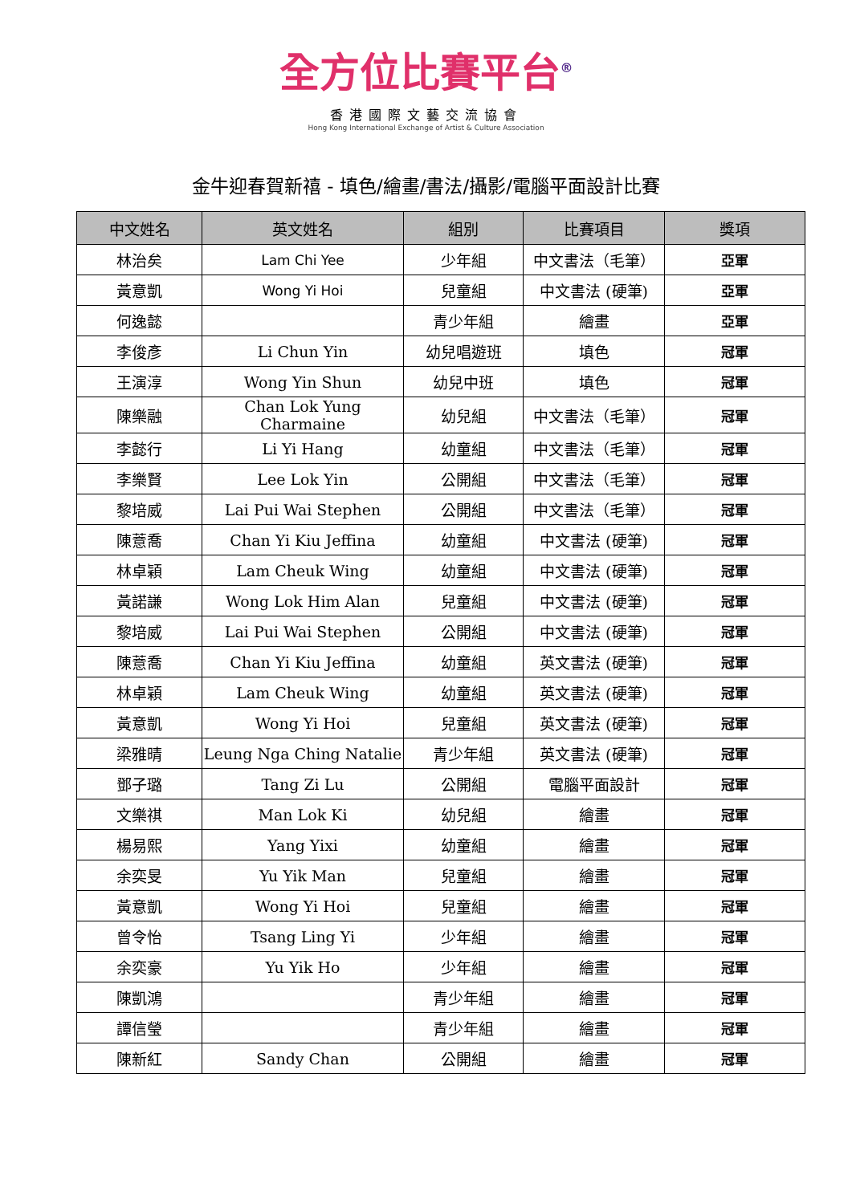全方位比賽平台<sup>®</sup>
香港國際文藝交流協會
Hong Kong International Exchange of Artist & Culture Association
金牛迎春賀新禧 - 填色/繪畫/書法/攝影/電腦平面設計比賽
| 中文姓名 | 英文姓名 | 組別 | 比賽項目 | 獎項 |
| --- | --- | --- | --- | --- |
| 林治矣 | Lam Chi Yee | 少年組 | 中文書法（毛筆） | 亞軍 |
| 黃意凱 | Wong Yi Hoi | 兒童組 | 中文書法 (硬筆) | 亞軍 |
| 何逸懿 | | 青少年組 | 繪畫 | 亞軍 |
| 李俊彥 | Li Chun Yin | 幼兒唱遊班 | 填色 | 冠軍 |
| 王演淳 | Wong Yin Shun | 幼兒中班 | 填色 | 冠軍 |
| 陳樂融 | Chan Lok Yung Charmaine | 幼兒組 | 中文書法（毛筆） | 冠軍 |
| 李懿行 | Li Yi Hang | 幼童組 | 中文書法（毛筆） | 冠軍 |
| 李樂賢 | Lee Lok Yin | 公開組 | 中文書法（毛筆） | 冠軍 |
| 黎培威 | Lai Pui Wai Stephen | 公開組 | 中文書法（毛筆） | 冠軍 |
| 陳薏喬 | Chan Yi Kiu Jeffina | 幼童組 | 中文書法 (硬筆) | 冠軍 |
| 林卓穎 | Lam Cheuk Wing | 幼童組 | 中文書法 (硬筆) | 冠軍 |
| 黃諾謙 | Wong Lok Him Alan | 兒童組 | 中文書法 (硬筆) | 冠軍 |
| 黎培威 | Lai Pui Wai Stephen | 公開組 | 中文書法 (硬筆) | 冠軍 |
| 陳薏喬 | Chan Yi Kiu Jeffina | 幼童組 | 英文書法 (硬筆) | 冠軍 |
| 林卓穎 | Lam Cheuk Wing | 幼童組 | 英文書法 (硬筆) | 冠軍 |
| 黃意凱 | Wong Yi Hoi | 兒童組 | 英文書法 (硬筆) | 冠軍 |
| 梁雅晴 | Leung Nga Ching Natalie | 青少年組 | 英文書法 (硬筆) | 冠軍 |
| 鄧子璐 | Tang Zi Lu | 公開組 | 電腦平面設計 | 冠軍 |
| 文樂祺 | Man Lok Ki | 幼兒組 | 繪畫 | 冠軍 |
| 楊易熙 | Yang Yixi | 幼童組 | 繪畫 | 冠軍 |
| 余奕旻 | Yu Yik Man | 兒童組 | 繪畫 | 冠軍 |
| 黃意凱 | Wong Yi Hoi | 兒童組 | 繪畫 | 冠軍 |
| 曾令怡 | Tsang Ling Yi | 少年組 | 繪畫 | 冠軍 |
| 余奕豪 | Yu Yik Ho | 少年組 | 繪畫 | 冠軍 |
| 陳凱鴻 | | 青少年組 | 繪畫 | 冠軍 |
| 譚信瑩 | | 青少年組 | 繪畫 | 冠軍 |
| 陳新紅 | Sandy Chan | 公開組 | 繪畫 | 冠軍 |